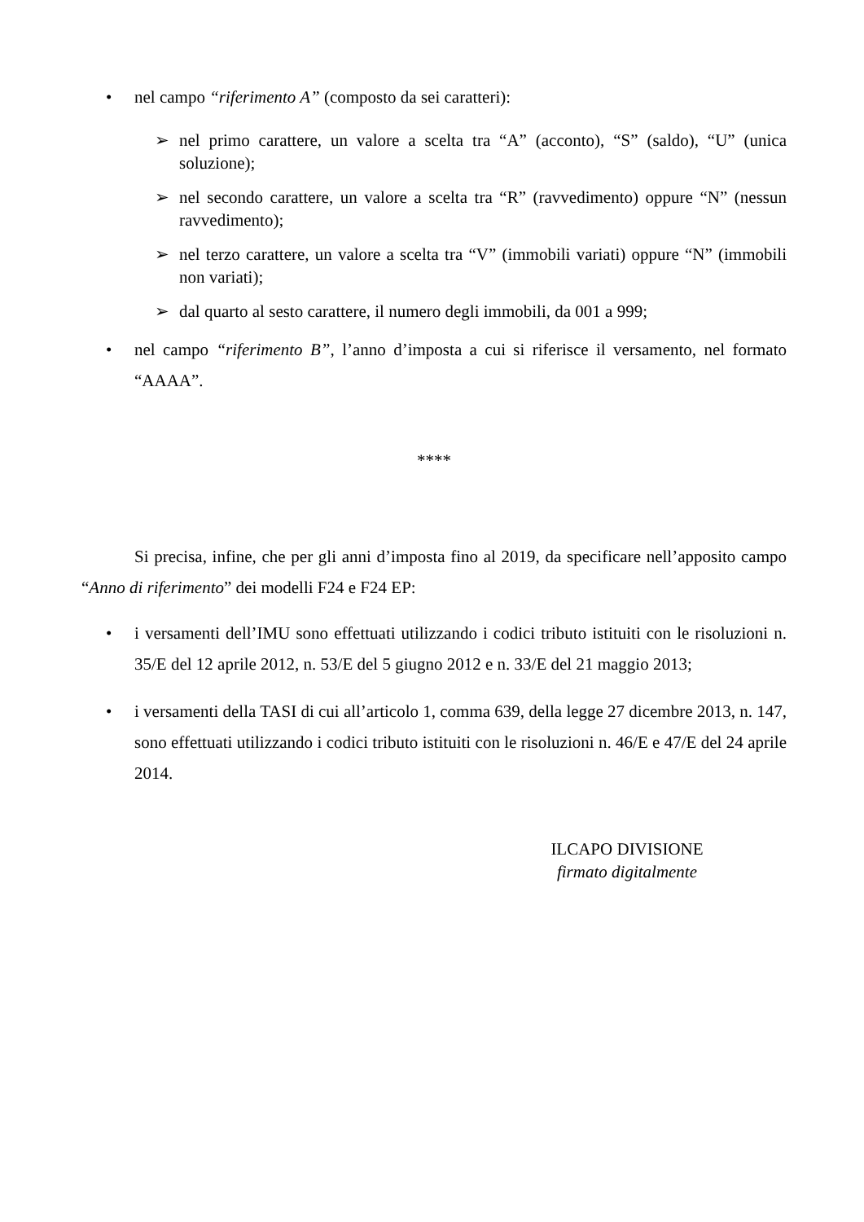• nel campo “riferimento A” (composto da sei caratteri):
➢ nel primo carattere, un valore a scelta tra “A” (acconto), “S” (saldo), “U” (unica soluzione);
➢ nel secondo carattere, un valore a scelta tra “R” (ravvedimento) oppure “N” (nessun ravvedimento);
➢ nel terzo carattere, un valore a scelta tra “V” (immobili variati) oppure “N” (immobili non variati);
➢ dal quarto al sesto carattere, il numero degli immobili, da 001 a 999;
• nel campo “riferimento B”, l’anno d’imposta a cui si riferisce il versamento, nel formato “AAAA”.
****
Si precisa, infine, che per gli anni d’imposta fino al 2019, da specificare nell’apposito campo “Anno di riferimento” dei modelli F24 e F24 EP:
• i versamenti dell’IMU sono effettuati utilizzando i codici tributo istituiti con le risoluzioni n. 35/E del 12 aprile 2012, n. 53/E del 5 giugno 2012 e n. 33/E del 21 maggio 2013;
• i versamenti della TASI di cui all’articolo 1, comma 639, della legge 27 dicembre 2013, n. 147, sono effettuati utilizzando i codici tributo istituiti con le risoluzioni n. 46/E e 47/E del 24 aprile 2014.
ILCAPO DIVISIONE
firmato digitalmente